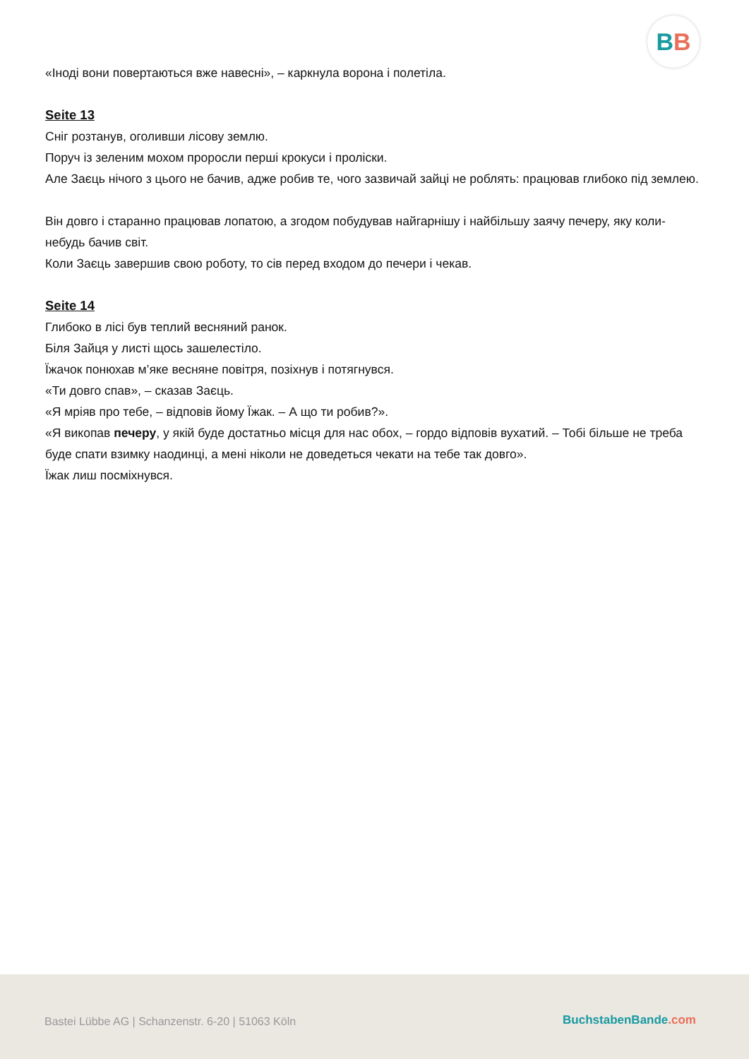BB
«Іноді вони повертаються вже навесні», – каркнула ворона і полетіла.
Seite 13
Сніг розтанув, оголивши лісову землю.
Поруч із зеленим мохом проросли перші крокуси і проліски.
Але Заєць нічого з цього не бачив, адже робив те, чого зазвичай зайці не роблять: працював глибоко під землею.
Він довго і старанно працював лопатою, а згодом побудував найгарнішу і найбільшу заячу печеру, яку коли-небудь бачив світ.
Коли Заєць завершив свою роботу, то сів перед входом до печери і чекав.
Seite 14
Глибоко в лісі був теплий весняний ранок.
Біля Зайця у листі щось зашелестіло.
Їжачок понюхав м’яке весняне повітря, позіхнув і потягнувся.
«Ти довго спав», – сказав Заєць.
«Я мріяв про тебе, – відповів йому Їжак. – А що ти робив?».
«Я викопав печеру, у якій буде достатньо місця для нас обох, – гордо відповів вухатий. – Тобі більше не треба буде спати взимку наодинці, а мені ніколи не доведеться чекати на тебе так довго».
Їжак лиш посміхнувся.
Bastei Lübbe AG | Schanzenstr. 6-20 | 51063 Köln
BuchstabenBande.com